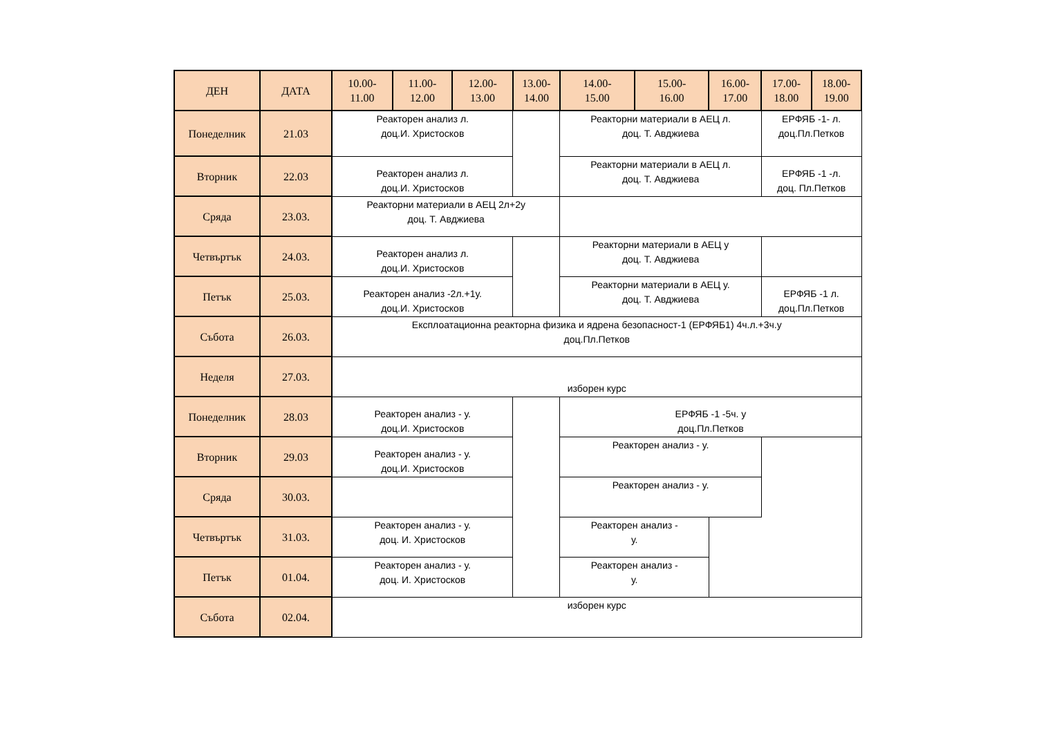| ДЕН | ДАТА | 10.00- 11.00 | 11.00- 12.00 | 12.00- 13.00 | 13.00- 14.00 | 14.00- 15.00 | 15.00- 16.00 | 16.00- 17.00 | 17.00- 18.00 | 18.00- 19.00 |
| --- | --- | --- | --- | --- | --- | --- | --- | --- | --- | --- |
| Понеделник | 21.03 | Реакторен анализ л. доц.И. Христосков | | | | Реакторни материали в АЕЦ л. доц. Т. Авджиева | | | ЕРФЯБ -1- л. доц.Пл.Петков | |
| Вторник | 22.03 | Реакторен анализ л. доц.И. Христосков | | | | Реакторни материали в АЕЦ л. доц. Т. Авджиева | | | ЕРФЯБ -1 -л. доц. Пл.Петков | |
| Сряда | 23.03. | Реакторни материали в АЕЦ 2л+2у доц. Т. Авджиева | | | | | | | | |
| Четвъртък | 24.03. | Реакторен анализ л. доц.И. Христосков | | | | Реакторни материали в АЕЦ у доц. Т. Авджиева | | | | |
| Петък | 25.03. | Реакторен анализ -2л.+1у. доц.И. Христосков | | | | Реакторни материали в АЕЦ у. доц. Т. Авджиева | | | ЕРФЯБ -1 л. доц.Пл.Петков | |
| Събота | 26.03. | Експлоатационна реакторна физика и ядрена безопасност-1 (ЕРФЯБ1) 4ч.л.+3ч.у доц.Пл.Петков | | | | | | | | |
| Неделя | 27.03. | изборен курс | | | | | | | | |
| Понеделник | 28.03 | Реакторен анализ - у. доц.И. Христосков | | | | ЕРФЯБ -1 -5ч. у доц.Пл.Петков | | | | |
| Вторник | 29.03 | Реакторен анализ - у. доц.И. Христосков | | | | Реакторен анализ - у. | | | | |
| Сряда | 30.03. | | | | | Реакторен анализ - у. | | | | |
| Четвъртък | 31.03. | Реакторен анализ - у. доц. И. Христосков | | | | Реакторен анализ - у. | | | | |
| Петък | 01.04. | Реакторен анализ - у. доц. И. Христосков | | | | Реакторен анализ - у. | | | | |
| Събота | 02.04. | изборен курс | | | | | | | | |